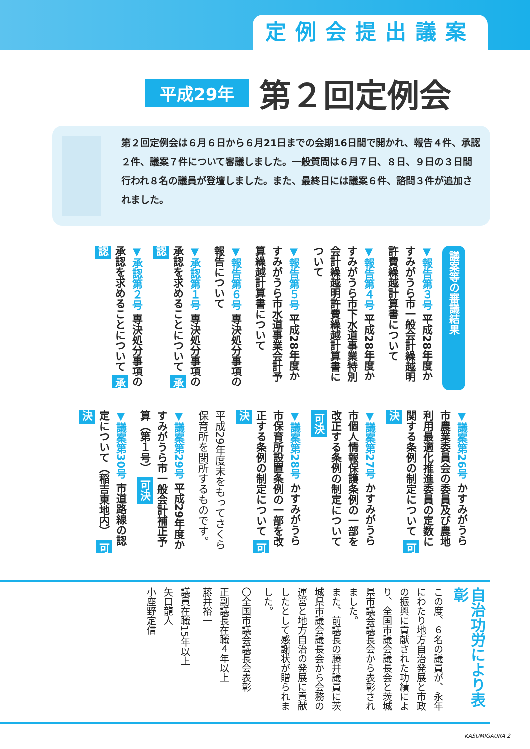定例会提出議案
平成29年 第２回定例会
第２回定例会は６月６日から６月21日までの会期16日間で開かれ、報告４件、承認２件、議案７件について審議しました。一般質問は６月７日、８日、９日の３日間行われ８名の議員が登壇しました。また、最終日には議案６件、諮問３件が追加されました。
議案等の審議結果
▼報告第３号 平成28年度かすみがうら市一般会計繰越明許費繰越計算書について
▼報告第４号 平成28年度かすみがうら市下水道事業特別会計繰越明許費繰越計算書について
▼報告第５号 平成28年度かすみがうら市水道事業会計予算繰越計算書について
▼報告第６号 専決処分事項の報告について
▼承認第１号 専決処分事項の承認を求めることについて 承認
▼承認第２号 専決処分事項の承認を求めることについて 承認
▼議案第26号 かすみがうら市農業委員会の委員及び農地利用最適化推進委員の定数に関する条例の制定について 可決
▼議案第27号 かすみがうら市個人情報保護条例の一部を改正する条例の制定について 可決
▼議案第28号 かすみがうら市保育所設置条例の一部を改正する条例の制定について 可決
平成29年度末をもってさくら保育所を閉所するものです。
▼議案第29号 平成29年度かすみがうら市一般会計補正予算（第１号） 可決
▼議案第30号 市道路線の認定について（稲吉東地内） 可決
自治功労により表彰
この度、６名の議員が、永年にわたり地方自治発展と市政の振興に貢献された功績により、全国市議会議長会と茨城県市議会議長会から表彰されました。
また、前議長の藤井議員に茨城県市議会議長会から会務の運営と地方自治の発展に貢献したとして感謝状が贈られました。
〇全国市議会議長会表彰
正副議長在職４年以上
藤井裕一
議員在職15年以上
矢口龍人
小座野定信
KASUMIGAURA 2